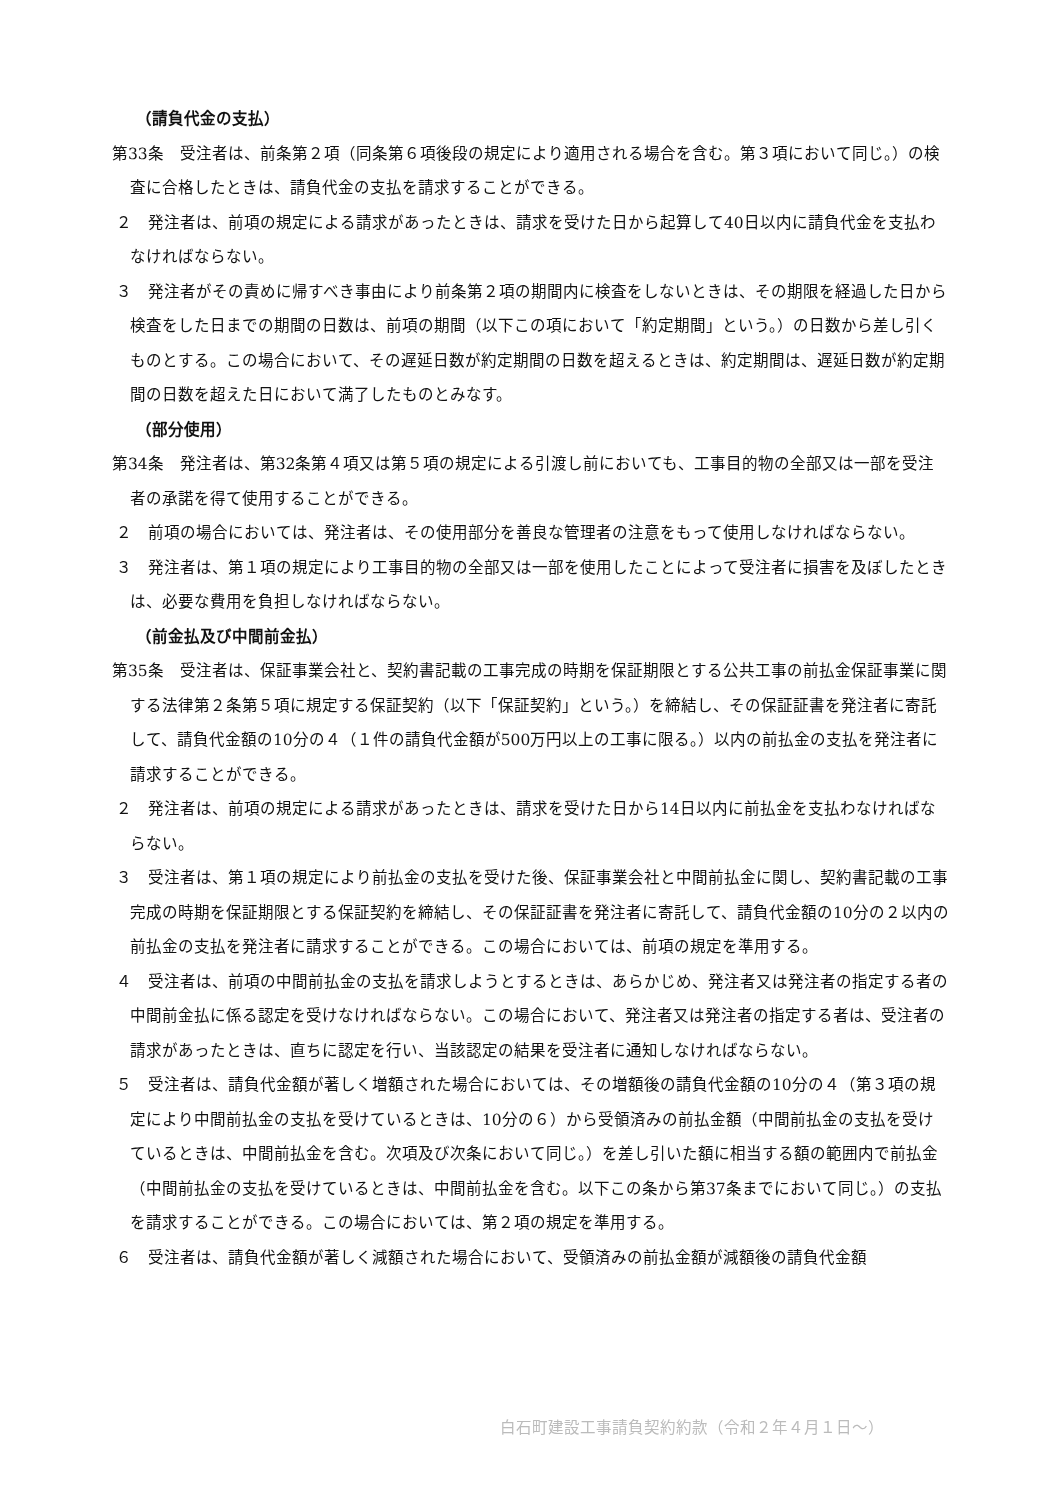（請負代金の支払）
第33条　受注者は、前条第２項（同条第６項後段の規定により適用される場合を含む。第３項において同じ。）の検査に合格したときは、請負代金の支払を請求することができる。
２　発注者は、前項の規定による請求があったときは、請求を受けた日から起算して40日以内に請負代金を支払わなければならない。
３　発注者がその責めに帰すべき事由により前条第２項の期間内に検査をしないときは、その期限を経過した日から検査をした日までの期間の日数は、前項の期間（以下この項において「約定期間」という。）の日数から差し引くものとする。この場合において、その遅延日数が約定期間の日数を超えるときは、約定期間は、遅延日数が約定期間の日数を超えた日において満了したものとみなす。
（部分使用）
第34条　発注者は、第32条第４項又は第５項の規定による引渡し前においても、工事目的物の全部又は一部を受注者の承諾を得て使用することができる。
２　前項の場合においては、発注者は、その使用部分を善良な管理者の注意をもって使用しなければならない。
３　発注者は、第１項の規定により工事目的物の全部又は一部を使用したことによって受注者に損害を及ぼしたときは、必要な費用を負担しなければならない。
（前金払及び中間前金払）
第35条　受注者は、保証事業会社と、契約書記載の工事完成の時期を保証期限とする公共工事の前払金保証事業に関する法律第２条第５項に規定する保証契約（以下「保証契約」という。）を締結し、その保証証書を発注者に寄託して、請負代金額の10分の４（１件の請負代金額が500万円以上の工事に限る。）以内の前払金の支払を発注者に請求することができる。
２　発注者は、前項の規定による請求があったときは、請求を受けた日から14日以内に前払金を支払わなければならない。
３　受注者は、第１項の規定により前払金の支払を受けた後、保証事業会社と中間前払金に関し、契約書記載の工事完成の時期を保証期限とする保証契約を締結し、その保証証書を発注者に寄託して、請負代金額の10分の２以内の前払金の支払を発注者に請求することができる。この場合においては、前項の規定を準用する。
４　受注者は、前項の中間前払金の支払を請求しようとするときは、あらかじめ、発注者又は発注者の指定する者の中間前金払に係る認定を受けなければならない。この場合において、発注者又は発注者の指定する者は、受注者の請求があったときは、直ちに認定を行い、当該認定の結果を受注者に通知しなければならない。
５　受注者は、請負代金額が著しく増額された場合においては、その増額後の請負代金額の10分の４（第３項の規定により中間前払金の支払を受けているときは、10分の６）から受領済みの前払金額（中間前払金の支払を受けているときは、中間前払金を含む。次項及び次条において同じ。）を差し引いた額に相当する額の範囲内で前払金（中間前払金の支払を受けているときは、中間前払金を含む。以下この条から第37条までにおいて同じ。）の支払を請求することができる。この場合においては、第２項の規定を準用する。
６　受注者は、請負代金額が著しく減額された場合において、受領済みの前払金額が減額後の請負代金額
白石町建設工事請負契約約款（令和２年４月１日～）